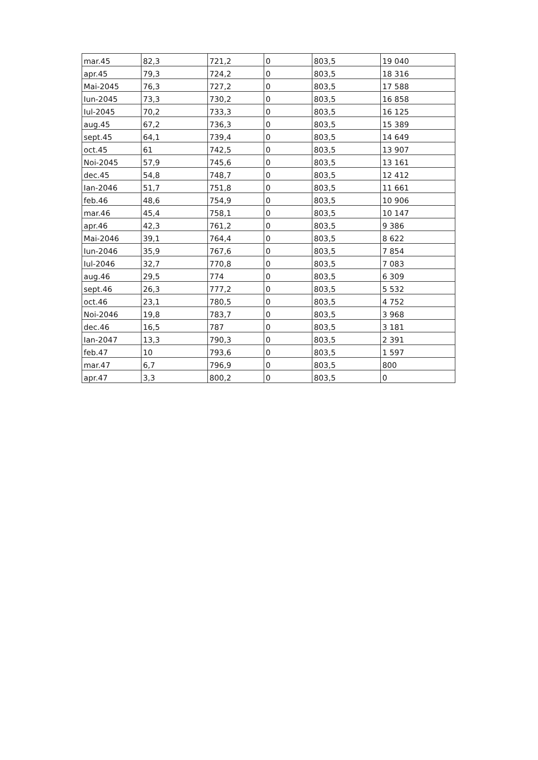| mar.45 | 82,3 | 721,2 | 0 | 803,5 | 19 040 |
| apr.45 | 79,3 | 724,2 | 0 | 803,5 | 18 316 |
| Mai-2045 | 76,3 | 727,2 | 0 | 803,5 | 17 588 |
| Iun-2045 | 73,3 | 730,2 | 0 | 803,5 | 16 858 |
| Iul-2045 | 70,2 | 733,3 | 0 | 803,5 | 16 125 |
| aug.45 | 67,2 | 736,3 | 0 | 803,5 | 15 389 |
| sept.45 | 64,1 | 739,4 | 0 | 803,5 | 14 649 |
| oct.45 | 61 | 742,5 | 0 | 803,5 | 13 907 |
| Noi-2045 | 57,9 | 745,6 | 0 | 803,5 | 13 161 |
| dec.45 | 54,8 | 748,7 | 0 | 803,5 | 12 412 |
| Ian-2046 | 51,7 | 751,8 | 0 | 803,5 | 11 661 |
| feb.46 | 48,6 | 754,9 | 0 | 803,5 | 10 906 |
| mar.46 | 45,4 | 758,1 | 0 | 803,5 | 10 147 |
| apr.46 | 42,3 | 761,2 | 0 | 803,5 | 9 386 |
| Mai-2046 | 39,1 | 764,4 | 0 | 803,5 | 8 622 |
| Iun-2046 | 35,9 | 767,6 | 0 | 803,5 | 7 854 |
| Iul-2046 | 32,7 | 770,8 | 0 | 803,5 | 7 083 |
| aug.46 | 29,5 | 774 | 0 | 803,5 | 6 309 |
| sept.46 | 26,3 | 777,2 | 0 | 803,5 | 5 532 |
| oct.46 | 23,1 | 780,5 | 0 | 803,5 | 4 752 |
| Noi-2046 | 19,8 | 783,7 | 0 | 803,5 | 3 968 |
| dec.46 | 16,5 | 787 | 0 | 803,5 | 3 181 |
| Ian-2047 | 13,3 | 790,3 | 0 | 803,5 | 2 391 |
| feb.47 | 10 | 793,6 | 0 | 803,5 | 1 597 |
| mar.47 | 6,7 | 796,9 | 0 | 803,5 | 800 |
| apr.47 | 3,3 | 800,2 | 0 | 803,5 | 0 |